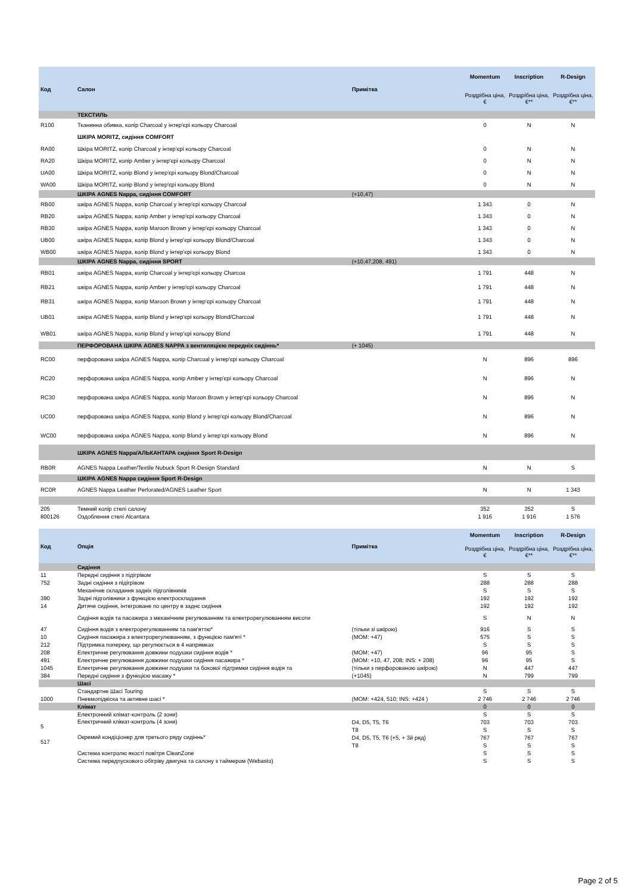| Код | Салон | Примітка | Momentum | Inscription | R-Design |
| --- | --- | --- | --- | --- | --- |
| | | | Роздрібна ціна, € | Роздрібна ціна, €** | Роздрібна ціна, €** |
| | ТЕКСТИЛЬ | | | | |
| R100 | Тканинна обивка, колір Charcoal у інтер'єрі кольору Charcoal | | 0 | N | N |
| | ШКІРА MORITZ, сидіння COMFORT | | | | |
| RA00 | Шкіра MORITZ, колір Charcoal у інтер'єрі кольору Charcoal | | 0 | N | N |
| RA20 | Шкіра MORITZ, колір Amber у інтер'єрі кольору Charcoal | | 0 | N | N |
| UA00 | Шкіра MORITZ, колір Blond у інтер'єрі кольору Blond/Charcoal | | 0 | N | N |
| WA00 | Шкіра MORITZ, колір Blond у інтер'єрі кольору Blond | | 0 | N | N |
| | ШКІРА AGNES Nappa, сидіння COMFORT | (+10,47) | | | |
| RB00 | шкіра AGNES Nappa, колір Charcoal у інтер'єрі кольору Charcoal | | 1 343 | 0 | N |
| RB20 | шкіра AGNES Nappa, колір Amber у інтер'єрі кольору Charcoal | | 1 343 | 0 | N |
| RB30 | шкіра AGNES Nappa, колір Maroon Brown у інтер'єрі кольору Charcoal | | 1 343 | 0 | N |
| UB00 | шкіра AGNES Nappa, колір Blond у інтер'єрі кольору Blond/Charcoal | | 1 343 | 0 | N |
| WB00 | шкіра AGNES Nappa, колір Blond у інтер'єрі кольору Blond | | 1 343 | 0 | N |
| | ШКІРА AGNES Nappa, сидіння SPORT | (+10,47,208, 491) | | | |
| RB01 | шкіра AGNES Nappa, колір Charcoal у інтер'єрі кольору Charcoa | | 1 791 | 448 | N |
| RB21 | шкіра AGNES Nappa, колір Amber у інтер'єрі кольору Charcoal | | 1 791 | 448 | N |
| RB31 | шкіра AGNES Nappa, колір Maroon Brown у інтер'єрі кольору Charcoal | | 1 791 | 448 | N |
| UB01 | шкіра AGNES Nappa, колір Blond у інтер'єрі кольору Blond/Charcoal | | 1 791 | 448 | N |
| WB01 | шкіра AGNES Nappa, колір Blond у інтер'єрі кольору Blond | | 1 791 | 448 | N |
| | ПЕРФОРОВАНА ШКІРА AGNES NAPPA з вентиляцією передніх сидіннь* | (+ 1045) | | | |
| RC00 | перфорована шкіра AGNES Nappa, колір Charcoal у інтер'єрі кольору Charcoal | | N | 896 | 896 |
| RC20 | перфорована шкіра AGNES Nappa, колір Amber у інтер'єрі кольору Charcoal | | N | 896 | N |
| RC30 | перфорована шкіра AGNES Nappa, колір Maroon Brown у інтер'єрі кольору Charcoal | | N | 896 | N |
| UC00 | перфорована шкіра AGNES Nappa, колір Blond у інтер'єрі кольору Blond/Charcoal | | N | 896 | N |
| WC00 | перфорована шкіра AGNES Nappa, колір Blond у інтер'єрі кольору Blond | | N | 896 | N |
| | ШКІРА AGNES Nappa/АЛЬКАНТАРА сидіння Sport R-Design | | | | |
| RB0R | AGNES Nappa Leather/Textile Nubuck Sport R-Design Standard | | N | N | S |
| | ШКІРА AGNES Nappa сидіння Sport R-Design | | | | |
| RC0R | AGNES Nappa Leather Perforated/AGNES Leather Sport | | N | N | 1 343 |
| 205 | Темний колір стелі салону | | 352 | 352 | S |
| 800126 | Оздоблення стелі Alcantara | | 1 916 | 1 916 | 1 576 |
| Код | Опція | Примітка | Momentum | Inscription | R-Design |
| --- | --- | --- | --- | --- | --- |
| | | | Роздрібна ціна, € | Роздрібна ціна, €** | Роздрібна ціна, €** |
| | Сидіння | | | | |
| 11 | Передні сидіння з підігрівом | | S | S | S |
| 752 | Задні сидіння з підігрівом | | 288 | 288 | 288 |
| | Механічне складання задніх підголівників | | S | S | S |
| 390 | Задні підголівники з функцією електроскладання | | 192 | 192 | 192 |
| 14 | Дитяче сидіння, інтегроване по центру в заднє сидіння | | 192 | 192 | 192 |
| | Сидіння водія та пасажира з механічним регулюванням та електрорегулюванням висоти | | S | N | N |
| 47 | Сидіння водія з електрорегулюванням та пам'яттю* | (тільки зі шкірою) | 916 | S | S |
| 10 | Сидіння пасажира з електрорегулюванням, з функцією пам'яті * | (MOM: +47) | 575 | S | S |
| 212 | Підтримка попереку, що регулюється в 4 напрямках | | S | S | S |
| 208 | Електричне регулювання довжини подушки сидіння водія * | (MOM: +47) | 96 | 95 | S |
| 491 | Електричне регулювання довжини подушки сидіння пасажира * | (MOM: +10, 47, 208; INS: + 208) | 96 | 95 | S |
| 1045 | Електричне регулювання довжини подушки та бокової підтримки сидіння водія та | (тільки з перфорованою шкірою) | N | 447 | 447 |
| 384 | Передні сидіння з функцією масажу * | (+1045) | N | 799 | 799 |
| | Шасі | | | | |
| | Стандартне Шасі Touring | | S | S | S |
| 1000 | Пневмопідвіска та активне шасі * | (MOM: +424, 510; INS: +424 ) | 2 746 | 2 746 | 2 746 |
| | Клімат | | 0 | 0 | 0 |
| | Електронний клімат-контроль (2 зони) | | S | S | S |
| 5 | Електричний клімат-контроль (4 зони) | D4, D5, T5, T6 | 703 | 703 | 703 |
| | | T8 | S | S | S |
| 517 | Окремий кондіціонер для третього ряду сидіннь* | D4, D5, T5, T6 (+5, + 3й ряд) | 767 | 767 | 767 |
| | | T8 | S | S | S |
| | Система контролю якості повітря CleanZone | | S | S | S |
| | Система передпускового обігріву двигуна та салону з таймером (Webasto) | | S | S | S |
Page 2 of 5